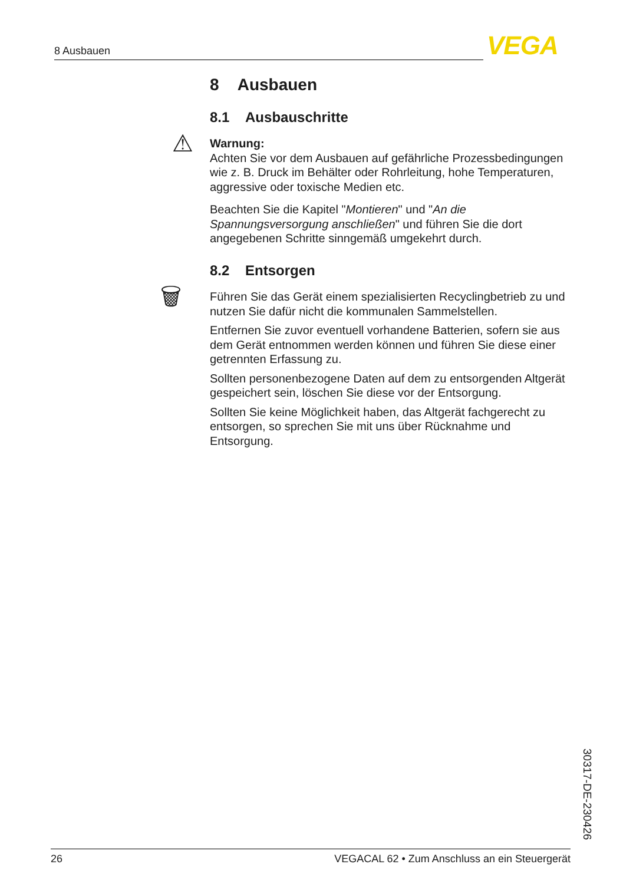8 Ausbauen VEGA
8 Ausbauen
8.1 Ausbauschritte
⚠
Warnung:
Achten Sie vor dem Ausbauen auf gefährliche Prozessbedingungen wie z. B. Druck im Behälter oder Rohrleitung, hohe Temperaturen, aggressive oder toxische Medien etc.
Beachten Sie die Kapitel "Montieren" und "An die Spannungsversorgung anschließen" und führen Sie die dort angegebenen Schritte sinngemäß umgekehrt durch.
8.2 Entsorgen
🗑
Führen Sie das Gerät einem spezialisierten Recyclingbetrieb zu und nutzen Sie dafür nicht die kommunalen Sammelstellen.
Entfernen Sie zuvor eventuell vorhandene Batterien, sofern sie aus dem Gerät entnommen werden können und führen Sie diese einer getrennten Erfassung zu.
Sollten personenbezogene Daten auf dem zu entsorgenden Altgerät gespeichert sein, löschen Sie diese vor der Entsorgung.
Sollten Sie keine Möglichkeit haben, das Altgerät fachgerecht zu entsorgen, so sprechen Sie mit uns über Rücknahme und Entsorgung.
30317-DE-230426
26 VEGACAL 62 • Zum Anschluss an ein Steuergerät